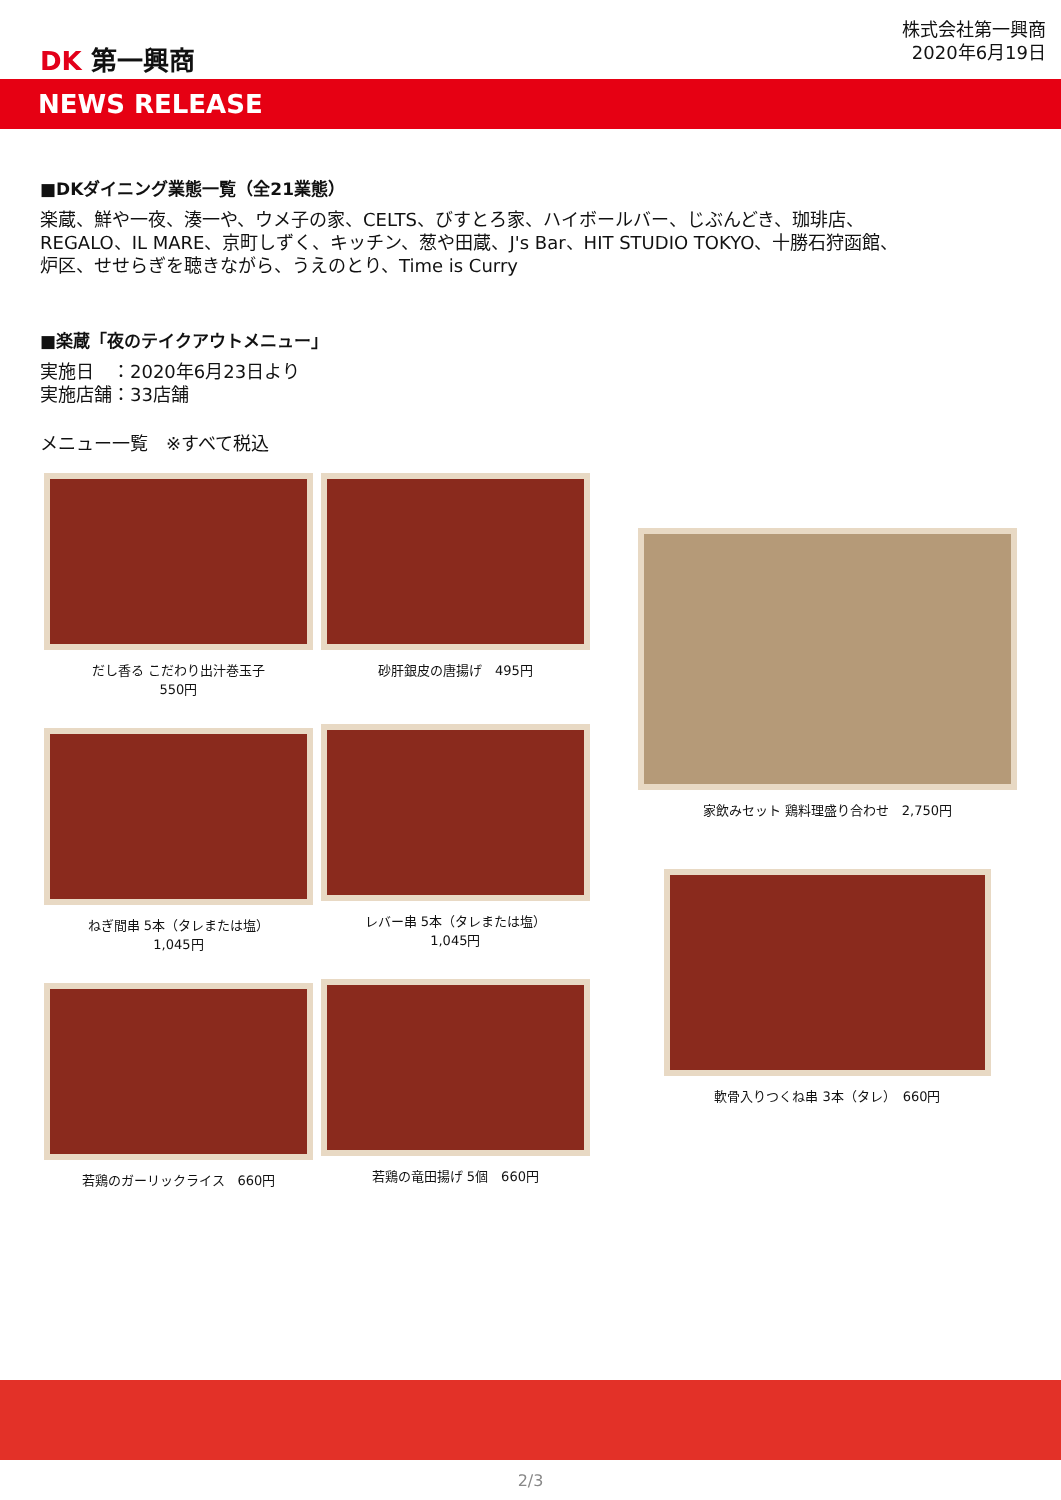DK 第一興商
株式会社第一興商
2020年6月19日
NEWS RELEASE
■DKダイニング業態一覧（全21業態）
楽蔵、鮮や一夜、湊一や、ウメ子の家、CELTS、びすとろ家、ハイボールバー、じぶんどき、珈琲店、
REGALO、IL MARE、京町しずく、キッチン、葱や田蔵、J's Bar、HIT STUDIO TOKYO、十勝石狩函館、
炉区、せせらぎを聴きながら、うえのとり、Time is Curry
■楽蔵「夜のテイクアウトメニュー」
実施日　：2020年6月23日より
実施店舗：33店舗
メニュー一覧　※すべて税込
だし香る こだわり出汁巻玉子
550円
ねぎ間串 5本（タレまたは塩）
1,045円
若鶏のガーリックライス　660円
砂肝銀皮の唐揚げ　495円
レバー串 5本（タレまたは塩）
1,045円
若鶏の竜田揚げ 5個　660円
家飲みセット 鶏料理盛り合わせ　2,750円
軟骨入りつくね串 3本（タレ）　660円
2/3